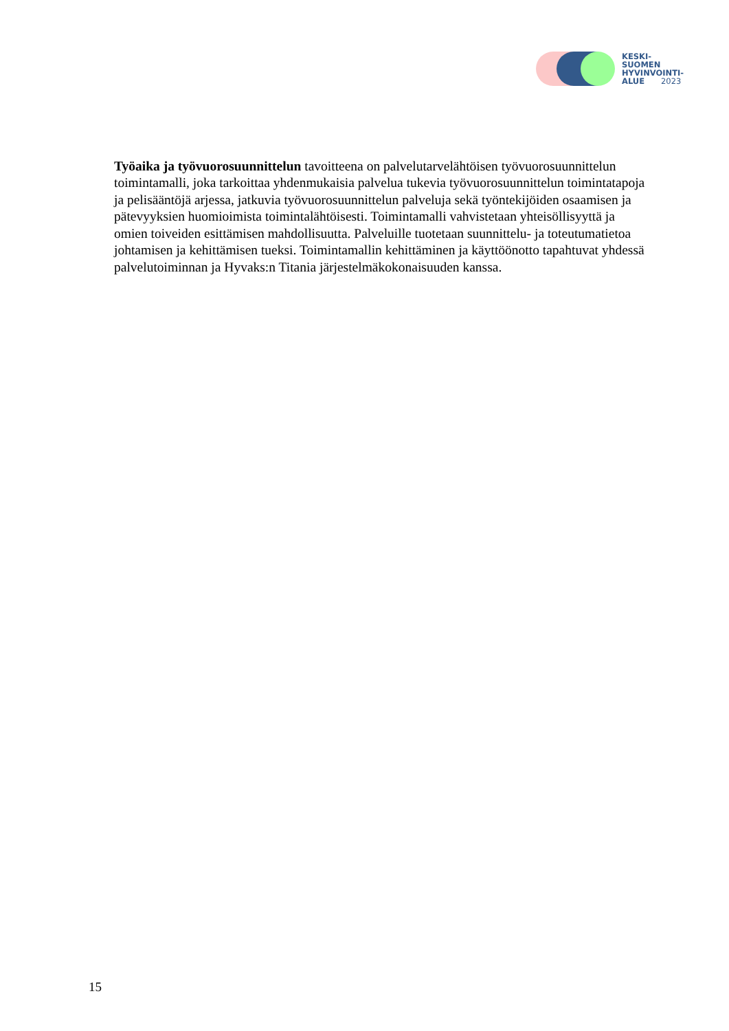KESKI-
SUOMEN
HYVINVOINTI-
ALUE 2023
Työaika ja työvuorosuunnittelun tavoitteena on palvelutarvelähtöisen työvuorosuunnittelun toimintamalli, joka tarkoittaa yhdenmukaisia palvelua tukevia työvuorosuunnittelun toimintatapoja ja pelisääntöjä arjessa, jatkuvia työvuorosuunnittelun palveluja sekä työntekijöiden osaamisen ja pätevyyksien huomioimista toimintalähtöisesti. Toimintamalli vahvistetaan yhteisöllisyyttä ja omien toiveiden esittämisen mahdollisuutta. Palveluille tuotetaan suunnittelu- ja toteutumatietoa johtamisen ja kehittämisen tueksi. Toimintamallin kehittäminen ja käyttöönotto tapahtuvat yhdessä palvelutoiminnan ja Hyvaks:n Titania järjestelmäkokonaisuuden kanssa.
15